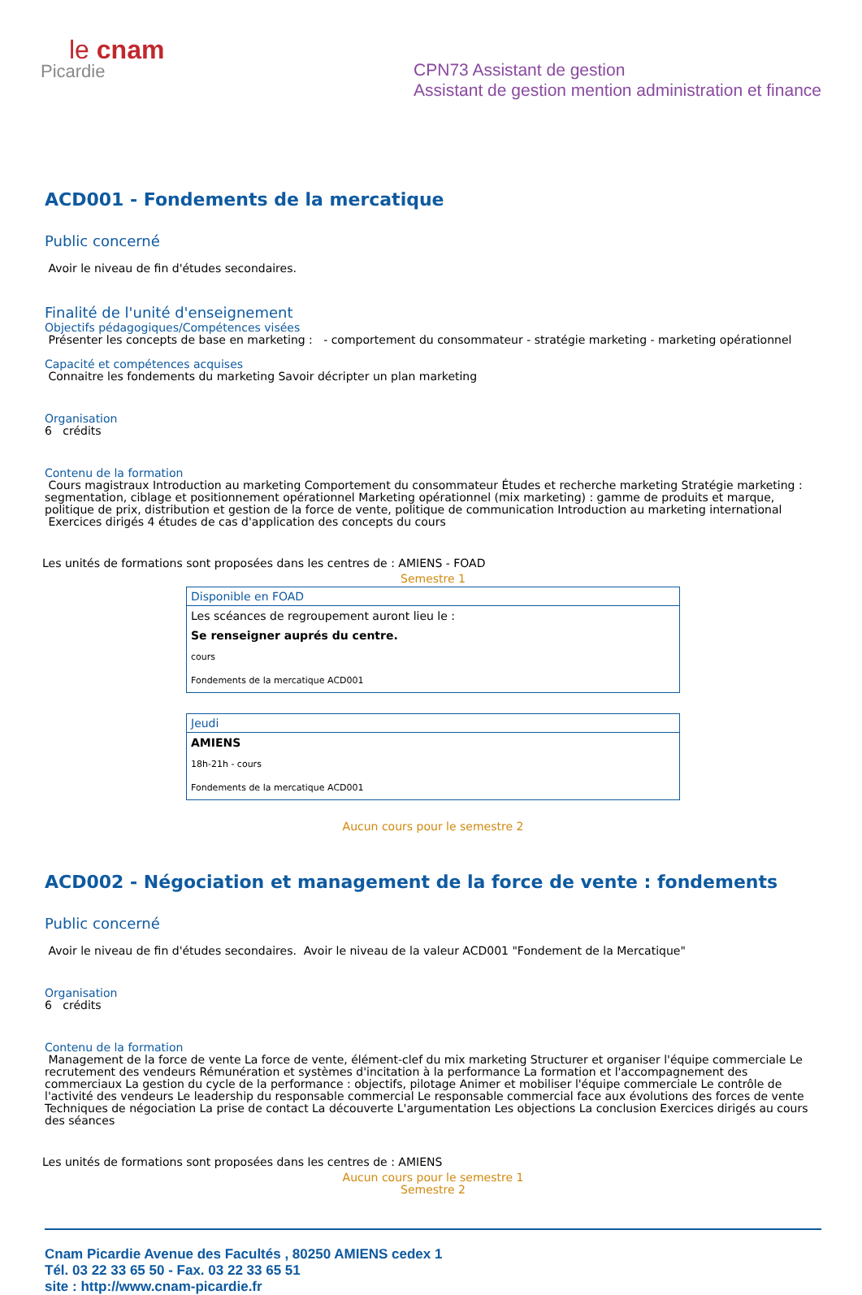le cnam
Picardie
CPN73 Assistant de gestion
Assistant de gestion mention administration et finance
ACD001 - Fondements de la mercatique
Public concerné
Avoir le niveau de fin d'études secondaires.
Finalité de l'unité d'enseignement
Objectifs pédagogiques/Compétences visées
Présenter les concepts de base en marketing : - comportement du consommateur - stratégie marketing - marketing opérationnel
Capacité et compétences acquises
Connaitre les fondements du marketing Savoir décripter un plan marketing
Organisation
6 crédits
Contenu de la formation
Cours magistraux Introduction au marketing Comportement du consommateur Études et recherche marketing Stratégie marketing : segmentation, ciblage et positionnement opérationnel Marketing opérationnel (mix marketing) : gamme de produits et marque, politique de prix, distribution et gestion de la force de vente, politique de communication Introduction au marketing international Exercices dirigés 4 études de cas d'application des concepts du cours
Les unités de formations sont proposées dans les centres de : AMIENS - FOAD
Semestre 1
| Disponible en FOAD |
| --- |
| Les scéances de regroupement auront lieu le : |
| Se renseigner auprés du centre. |
| cours |
| Fondements de la mercatique ACD001 |
| Jeudi |
| --- |
| AMIENS |
| 18h-21h - cours |
| Fondements de la mercatique ACD001 |
Aucun cours pour le semestre 2
ACD002 - Négociation et management de la force de vente : fondements
Public concerné
Avoir le niveau de fin d'études secondaires. Avoir le niveau de la valeur ACD001 "Fondement de la Mercatique"
Organisation
6 crédits
Contenu de la formation
Management de la force de vente La force de vente, élément-clef du mix marketing Structurer et organiser l'équipe commerciale Le recrutement des vendeurs Rémunération et systèmes d'incitation à la performance La formation et l'accompagnement des commerciaux La gestion du cycle de la performance : objectifs, pilotage Animer et mobiliser l'équipe commerciale Le contrôle de l'activité des vendeurs Le leadership du responsable commercial Le responsable commercial face aux évolutions des forces de vente Techniques de négociation La prise de contact La découverte L'argumentation Les objections La conclusion Exercices dirigés au cours des séances
Les unités de formations sont proposées dans les centres de : AMIENS
Aucun cours pour le semestre 1
Semestre 2
Cnam Picardie Avenue des Facultés , 80250 AMIENS cedex 1
Tél. 03 22 33 65 50 - Fax. 03 22 33 65 51
site : http://www.cnam-picardie.fr